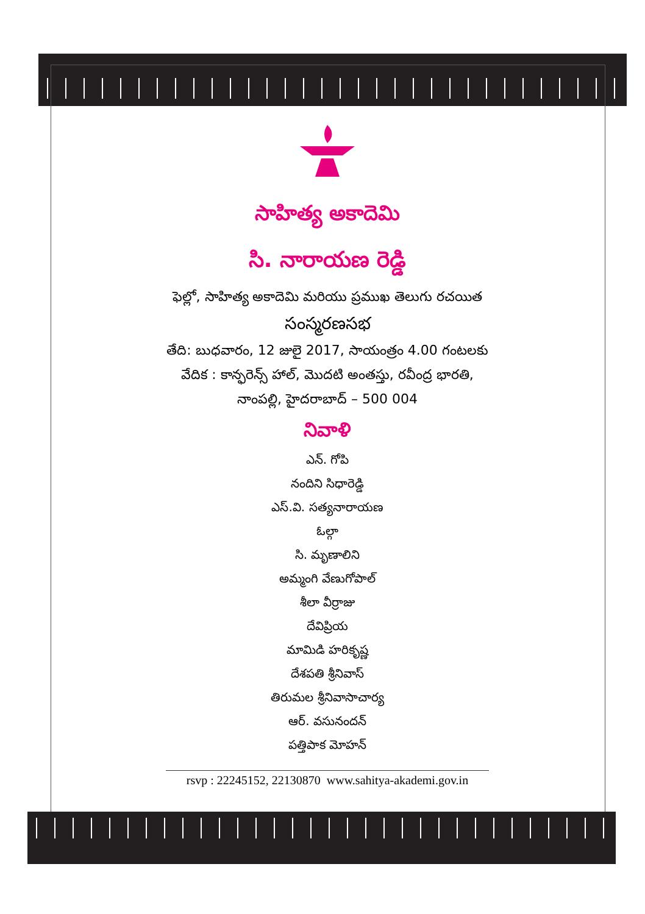సాహిత్య అకాదెమి
సి. నారాయణ రెడ్డి
ఫెల్లో, సాహిత్య అకాదెమి మరియు ప్రముఖ తెలుగు రచయిత
సంస్మరణసభ
తేది: బుధవారం, 12 జులై 2017, సాయంత్రం 4.00 గంటలకు
వేదిక : కాన్ఫరెన్స్ హాల్, మొదటి అంతస్తు, రవీంద్ర భారతి,
నాంపల్లి, హైదరాబాద్ – 500 004
నివాళి
ఎన్. గోపి
నందిని సిధారెడ్డి
ఎస్.వి. సత్యనారాయణ
ఓల్గా
సి. మృణాలిని
అమ్మంగి వేణుగోపాల్
శీలా వీర్రాజు
దేవిప్రియ
మామిడి హరికృష్ణ
దేశపతి శ్రీనివాస్
తిరుమల శ్రీనివాసాచార్య
ఆర్. వసునందన్
పత్తిపాక మోహన్
rsvp : 22245152, 22130870 www.sahitya-akademi.gov.in